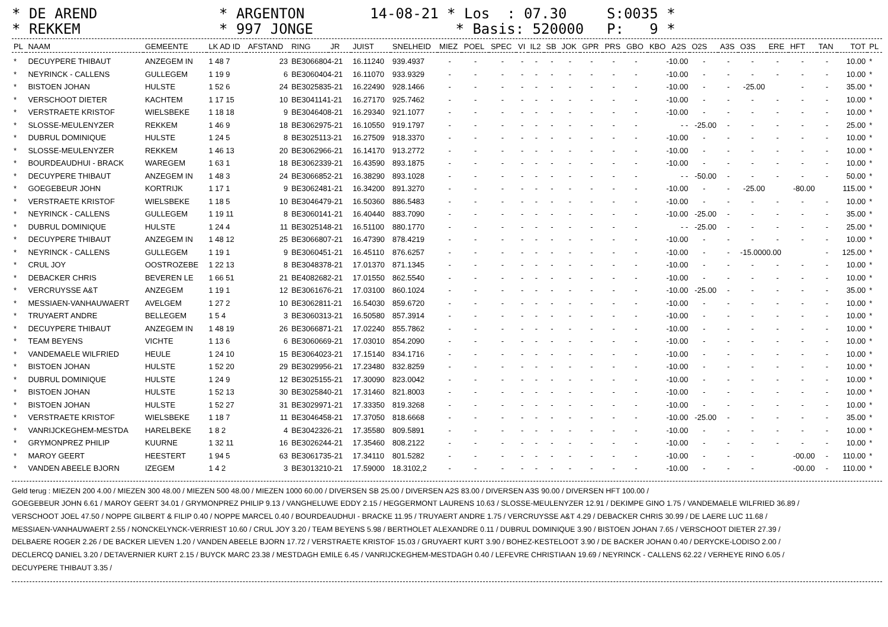* DE AREND
* REKKEM
* ARGENTON
* 997 JONGE
14-08-21 * Los : 07.30
* Basis: 520000
S:0035 *
P: 9 *
| PL | NAAM | GEMEENTE | LK AD ID | AFSTAND | RING | JR | JUIST | SNELHEID | MIEZ | POEL | SPEC | VI | IL2 | SB | JOK | GPR | PRS | GBO | KBO | A2S | O2S | A3S | O3S | ERE | HFT | TAN | TOT | PL |
| --- | --- | --- | --- | --- | --- | --- | --- | --- | --- | --- | --- | --- | --- | --- | --- | --- | --- | --- | --- | --- | --- | --- | --- | --- | --- | --- | --- | --- |
| * | DECUYPERE THIBAUT | ANZEGEM IN | 1 48 7 | 23 | BE3066804-21 | | 16.11240 | 939.4937 | - | - | - | - | - | - | - | - | - | - | -10.00 | | - | - | - | - | - | - | 10.00 | * |
| * | NEYRINCK - CALLENS | GULLEGEM | 1 19 9 | 6 | BE3060404-21 | | 16.11070 | 933.9329 | - | - | - | - | - | - | - | - | - | - | -10.00 | | - | - | - | - | - | - | 10.00 | * |
| * | BISTOEN JOHAN | HULSTE | 1 52 6 | 24 | BE3025835-21 | | 16.22490 | 928.1466 | - | - | - | - | - | - | - | - | - | - | -10.00 | | - | - | -25.00 | | - | - | 35.00 | * |
| * | VERSCHOOT DIETER | KACHTEM | 1 17 15 | 10 | BE3041141-21 | | 16.27170 | 925.7462 | - | - | - | - | - | - | - | - | - | - | -10.00 | | - | - | - | - | - | - | 10.00 | * |
| * | VERSTRAETE KRISTOF | WIELSBEKE | 1 18 18 | 9 | BE3046408-21 | | 16.29340 | 921.1077 | - | - | - | - | - | - | - | - | - | - | -10.00 | | - | - | - | - | - | - | 10.00 | * |
| * | SLOSSE-MEULENYZER | REKKEM | 1 46 9 | 18 | BE3062975-21 | | 16.10550 | 919.1797 | - | - | - | - | - | - | - | - | - | - | - - | | -25.00 | - | - | - | - | - | 25.00 | * |
| * | DUBRUL DOMINIQUE | HULSTE | 1 24 5 | 8 | BE3025113-21 | | 16.27509 | 918.3370 | - | - | - | - | - | - | - | - | - | - | -10.00 | | - | - | - | - | - | - | 10.00 | * |
| * | SLOSSE-MEULENYZER | REKKEM | 1 46 13 | 20 | BE3062966-21 | | 16.14170 | 913.2772 | - | - | - | - | - | - | - | - | - | - | -10.00 | | - | - | - | - | - | - | 10.00 | * |
| * | BOURDEAUDHUI - BRACK | WAREGEM | 1 63 1 | 18 | BE3062339-21 | | 16.43590 | 893.1875 | - | - | - | - | - | - | - | - | - | - | -10.00 | | - | - | - | - | - | - | 10.00 | * |
| * | DECUYPERE THIBAUT | ANZEGEM IN | 1 48 3 | 24 | BE3066852-21 | | 16.38290 | 893.1028 | - | - | - | - | - | - | - | - | - | - | - - | | -50.00 | - | - | - | - | - | 50.00 | * |
| * | GOEGEBEUR JOHN | KORTRIJK | 1 17 1 | 9 | BE3062481-21 | | 16.34200 | 891.3270 | - | - | - | - | - | - | - | - | - | - | -10.00 | | - | - | -25.00 | | -80.00 | | 115.00 | * |
| * | VERSTRAETE KRISTOF | WIELSBEKE | 1 18 5 | 10 | BE3046479-21 | | 16.50360 | 886.5483 | - | - | - | - | - | - | - | - | - | - | -10.00 | | - | - | - | - | - | - | 10.00 | * |
| * | NEYRINCK - CALLENS | GULLEGEM | 1 19 11 | 8 | BE3060141-21 | | 16.40440 | 883.7090 | - | - | - | - | - | - | - | - | - | - | -10.00 | | -25.00 | - | - | - | - | - | 35.00 | * |
| * | DUBRUL DOMINIQUE | HULSTE | 1 24 4 | 11 | BE3025148-21 | | 16.51100 | 880.1770 | - | - | - | - | - | - | - | - | - | - | - - | | -25.00 | - | - | - | - | - | 25.00 | * |
| * | DECUYPERE THIBAUT | ANZEGEM IN | 1 48 12 | 25 | BE3066807-21 | | 16.47390 | 878.4219 | - | - | - | - | - | - | - | - | - | - | -10.00 | | - | - | - | - | - | - | 10.00 | * |
| * | NEYRINCK - CALLENS | GULLEGEM | 1 19 1 | 9 | BE3060451-21 | | 16.45110 | 876.6257 | - | - | - | - | - | - | - | - | - | - | -10.00 | | - | - | -15.0000.00 | | | - | 125.00 | * |
| * | CRUL JOY | OOSTROZEBE | 1 22 13 | 8 | BE3048378-21 | | 17.01370 | 871.1345 | - | - | - | - | - | - | - | - | - | - | -10.00 | | - | - | - | - | - | - | 10.00 | * |
| * | DEBACKER CHRIS | BEVEREN LE | 1 66 51 | 21 | BE4082682-21 | | 17.01550 | 862.5540 | - | - | - | - | - | - | - | - | - | - | -10.00 | | - | - | - | - | - | - | 10.00 | * |
| * | VERCRUYSSE A&T | ANZEGEM | 1 19 1 | 12 | BE3061676-21 | | 17.03100 | 860.1024 | - | - | - | - | - | - | - | - | - | - | -10.00 | | -25.00 | - | - | - | - | - | 35.00 | * |
| * | MESSIAEN-VANHAUWAERT | AVELGEM | 1 27 2 | 10 | BE3062811-21 | | 16.54030 | 859.6720 | - | - | - | - | - | - | - | - | - | - | -10.00 | | - | - | - | - | - | - | 10.00 | * |
| * | TRUYAERT ANDRE | BELLEGEM | 1 5 4 | 3 | BE3060313-21 | | 16.50580 | 857.3914 | - | - | - | - | - | - | - | - | - | - | -10.00 | | - | - | - | - | - | - | 10.00 | * |
| * | DECUYPERE THIBAUT | ANZEGEM IN | 1 48 19 | 26 | BE3066871-21 | | 17.02240 | 855.7862 | - | - | - | - | - | - | - | - | - | - | -10.00 | | - | - | - | - | - | - | 10.00 | * |
| * | TEAM BEYENS | VICHTE | 1 13 6 | 6 | BE3060669-21 | | 17.03010 | 854.2090 | - | - | - | - | - | - | - | - | - | - | -10.00 | | - | - | - | - | - | - | 10.00 | * |
| * | VANDEMAELE WILFRIED | HEULE | 1 24 10 | 15 | BE3064023-21 | | 17.15140 | 834.1716 | - | - | - | - | - | - | - | - | - | - | -10.00 | | - | - | - | - | - | - | 10.00 | * |
| * | BISTOEN JOHAN | HULSTE | 1 52 20 | 29 | BE3029956-21 | | 17.23480 | 832.8259 | - | - | - | - | - | - | - | - | - | - | -10.00 | | - | - | - | - | - | - | 10.00 | * |
| * | DUBRUL DOMINIQUE | HULSTE | 1 24 9 | 12 | BE3025155-21 | | 17.30090 | 823.0042 | - | - | - | - | - | - | - | - | - | - | -10.00 | | - | - | - | - | - | - | 10.00 | * |
| * | BISTOEN JOHAN | HULSTE | 1 52 13 | 30 | BE3025840-21 | | 17.31460 | 821.8003 | - | - | - | - | - | - | - | - | - | - | -10.00 | | - | - | - | - | - | - | 10.00 | * |
| * | BISTOEN JOHAN | HULSTE | 1 52 27 | 31 | BE3029971-21 | | 17.33350 | 819.3268 | - | - | - | - | - | - | - | - | - | - | -10.00 | | - | - | - | - | - | - | 10.00 | * |
| * | VERSTRAETE KRISTOF | WIELSBEKE | 1 18 7 | 11 | BE3046458-21 | | 17.37050 | 818.6668 | - | - | - | - | - | - | - | - | - | - | -10.00 | | -25.00 | - | - | - | - | - | 35.00 | * |
| * | VANRIJCKEGHEM-MESTDA | HARELBEKE | 1 8 2 | 4 | BE3042326-21 | | 17.35580 | 809.5891 | - | - | - | - | - | - | - | - | - | - | -10.00 | | - | - | - | - | - | - | 10.00 | * |
| * | GRYMONPREZ PHILIP | KUURNE | 1 32 11 | 16 | BE3026244-21 | | 17.35460 | 808.2122 | - | - | - | - | - | - | - | - | - | - | -10.00 | | - | - | - | - | - | - | 10.00 | * |
| * | MAROY GEERT | HEESTERT | 1 94 5 | 63 | BE3061735-21 | | 17.34110 | 801.5282 | - | - | - | - | - | - | - | - | - | - | -10.00 | | - | - | - | -00.00 | | - | 110.00 | * |
| * | VANDEN ABEELE BJORN | IZEGEM | 1 4 2 | 3 | BE3013210-21 | | 17.59000 | 18.3102,2 | - | - | - | - | - | - | - | - | - | - | -10.00 | | - | - | - | -00.00 | | - | 110.00 | * |
Geld terug : MIEZEN 200 4.00 / MIEZEN 300 48.00 / MIEZEN 500 48.00 / MIEZEN 1000 60.00 / DIVERSEN SB 25.00 / DIVERSEN A2S 83.00 / DIVERSEN A3S 90.00 / DIVERSEN HFT 100.00 /
GOEGEBEUR JOHN 6.61 / MAROY GEERT 34.01 / GRYMONPREZ PHILIP 9.13 / VANGHELUWE EDDY 2.15 / HEGGERMONT LAURENS 10.63 / SLOSSE-MEULENYZER 12.91 / DEKIMPE GINO 1.75 / VANDEMAELE WILFRIED 36.89 /
VERSCHOOT JOEL 47.50 / NOPPE GILBERT & FILIP 0.40 / NOPPE MARCEL 0.40 / BOURDEAUDHUI - BRACKE 11.95 / TRUYAERT ANDRE 1.75 / VERCRUYSSE A&T 4.29 / DEBACKER CHRIS 30.99 / DE LAERE LUC 11.68 /
MESSIAEN-VANHAUWAERT 2.55 / NONCKELYNCK-VERRIEST 10.60 / CRUL JOY 3.20 / TEAM BEYENS 5.98 / BERTHOLET ALEXANDRE 0.11 / DUBRUL DOMINIQUE 3.90 / BISTOEN JOHAN 7.65 / VERSCHOOT DIETER 27.39 /
DELBAERE ROGER 2.26 / DE BACKER LIEVEN 1.20 / VANDEN ABEELE BJORN 17.72 / VERSTRAETE KRISTOF 15.03 / GRUYAERT KURT 3.90 / BOHEZ-KESTELOOT 3.90 / DE BACKER JOHAN 0.40 / DERYCKE-LODISO 2.00 /
DECLERCQ DANIEL 3.20 / DETAVERNIER KURT 2.15 / BUYCK MARC 23.38 / MESTDAGH EMILE 6.45 / VANRIJCKEGHEM-MESTDAGH 0.40 / LEFEVRE CHRISTIAAN 19.69 / NEYRINCK - CALLENS 62.22 / VERHEYE RINO 6.05 /
DECUYPERE THIBAUT 3.35 /